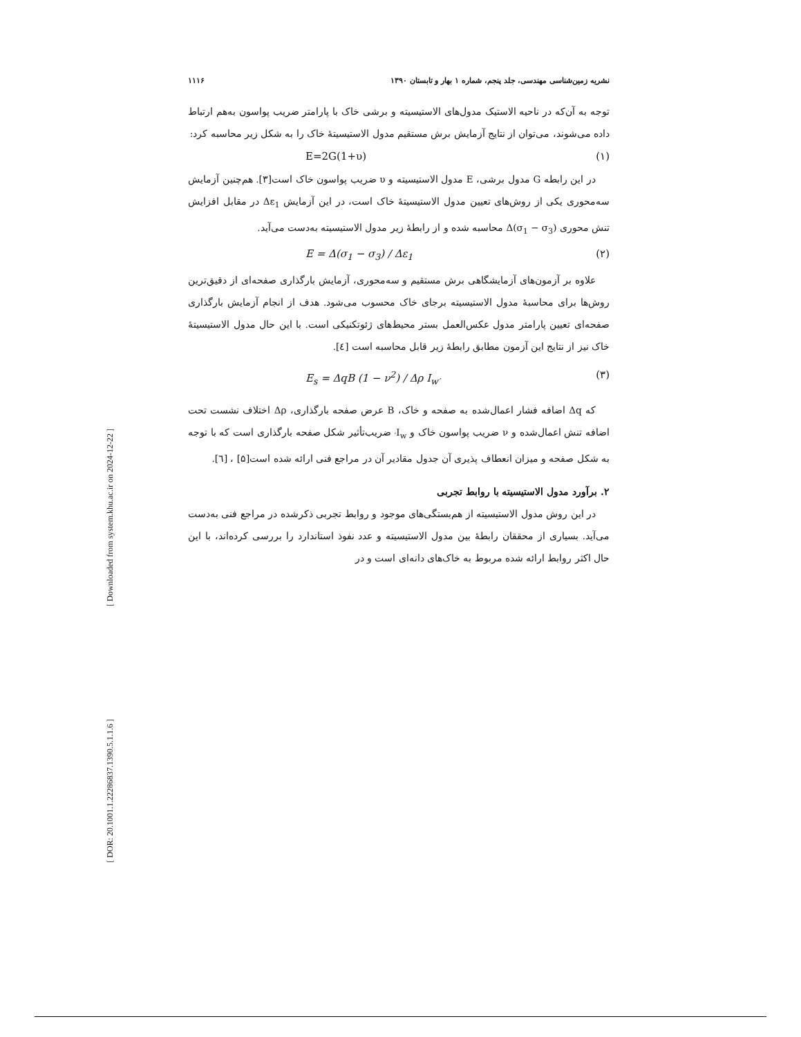[ Downloaded from system.khu.ac.ir on 2024-12-22 ]
[ DOR: 20.1001.1.22286837.1390.5.1.1.6 ]
نشریه زمین‌شناسی مهندسی، جلد پنجم، شماره ۱ بهار و تابستان ۱۳۹۰ ۱۱۱۶
توجه به آن‌که در ناحیه الاستیک مدول‌های الاستیسیته و برشی خاک با پارامتر ضریب پواسون به‌هم ارتباط داده می‌شوند، می‌توان از نتایج آزمایش برش مستقیم مدول الاستیسیتهٔ خاک را به شکل زیر محاسبه کرد:
(۱) E=2G(1+υ)
در این رابطه G مدول برشی، E مدول الاستیسیته و υ ضریب پواسون خاک است[۳]. هم‌چنین آزمایش سه‌محوری یکی از روش‌های تعیین مدول الاستیسیتهٔ خاک است، در این آزمایش Δε<sub>1</sub> در مقابل افزایش تنش محوری Δ(σ<sub>1</sub> − σ<sub>3</sub>) محاسبه شده و از رابطهٔ زیر مدول الاستیسیته به‌دست می‌آید.
(۲) E = Δ(σ<sub>1</sub> − σ<sub>3</sub>) / Δε<sub>1</sub>
علاوه بر آزمون‌های آزمایشگاهی برش مستقیم و سه‌محوری، آزمایش بارگذاری صفحه‌ای از دقیق‌ترین روش‌ها برای محاسبهٔ مدول الاستیسیته برجای خاک محسوب می‌شود. هدف از انجام آزمایش بارگذاری صفحه‌ای تعیین پارامتر مدول عکس‌العمل بستر محیط‌های ژئوتکنیکی است. با این حال مدول الاستیسیتهٔ خاک نیز از نتایج این آزمون مطابق رابطهٔ زیر قابل محاسبه است [٤].
(۳) E<sub>s</sub> = ΔqB (1 − ν<sup>2</sup>) / Δρ I<sub>w′</sub>
که Δq اضافه فشار اعمال‌شده به صفحه و خاک، B عرض صفحه بارگذاری، Δρ اختلاف نشست تحت اضافه تنش اعمال‌شده و ν ضریب پواسون خاک و I<sub>w′</sub> ضریب‌تأثیر شکل صفحه بارگذاری است که با توجه به شکل صفحه و میزان انعطاف پذیری آن جدول مقادیر آن در مراجع فنی ارائه شده است[۵] ، [٦].
۲. برآورد مدول الاستیسیته با روابط تجربی
در این روش مدول الاستیسیته از هم‌بستگی‌های موجود و روابط تجربی ذکرشده در مراجع فنی به‌دست می‌آید. بسیاری از محققان رابطهٔ بین مدول الاستیسیته و عدد نفوذ استاندارد را بررسی کرده‌اند، با این حال اکثر روابط ارائه شده مربوط به خاک‌های دانه‌ای است و در